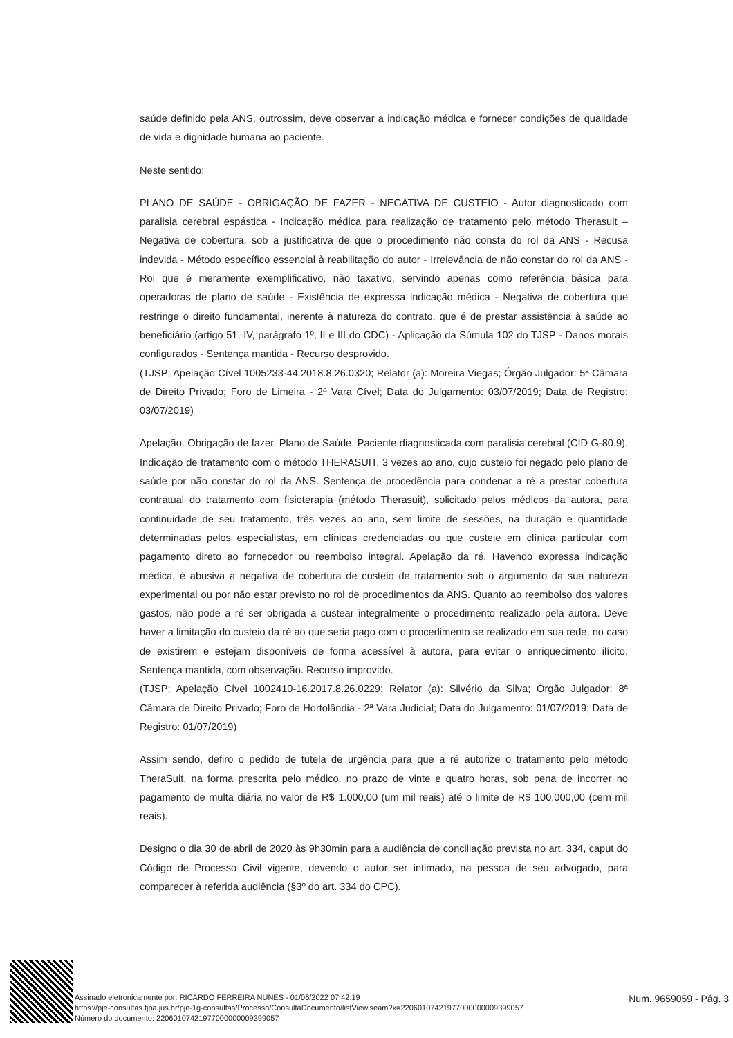saúde definido pela ANS, outrossim, deve observar a indicação médica e fornecer condições de qualidade de vida e dignidade humana ao paciente.
Neste sentido:
PLANO DE SAÚDE - OBRIGAÇÃO DE FAZER - NEGATIVA DE CUSTEIO - Autor diagnosticado com paralisia cerebral espástica - Indicação médica para realização de tratamento pelo método Therasuit – Negativa de cobertura, sob a justificativa de que o procedimento não consta do rol da ANS - Recusa indevida - Método específico essencial à reabilitação do autor - Irrelevância de não constar do rol da ANS - Rol que é meramente exemplificativo, não taxativo, servindo apenas como referência básica para operadoras de plano de saúde - Existência de expressa indicação médica - Negativa de cobertura que restringe o direito fundamental, inerente à natureza do contrato, que é de prestar assistência à saúde ao beneficiário (artigo 51, IV, parágrafo 1º, II e III do CDC) - Aplicação da Súmula 102 do TJSP - Danos morais configurados - Sentença mantida - Recurso desprovido.
(TJSP; Apelação Cível 1005233-44.2018.8.26.0320; Relator (a): Moreira Viegas; Órgão Julgador: 5ª Câmara de Direito Privado; Foro de Limeira - 2ª Vara Cível; Data do Julgamento: 03/07/2019; Data de Registro: 03/07/2019)
Apelação. Obrigação de fazer. Plano de Saúde. Paciente diagnosticada com paralisia cerebral (CID G-80.9). Indicação de tratamento com o método THERASUIT, 3 vezes ao ano, cujo custeio foi negado pelo plano de saúde por não constar do rol da ANS. Sentença de procedência para condenar a ré a prestar cobertura contratual do tratamento com fisioterapia (método Therasuit), solicitado pelos médicos da autora, para continuidade de seu tratamento, três vezes ao ano, sem limite de sessões, na duração e quantidade determinadas pelos especialistas, em clínicas credenciadas ou que custeie em clínica particular com pagamento direto ao fornecedor ou reembolso integral. Apelação da ré. Havendo expressa indicação médica, é abusiva a negativa de cobertura de custeio de tratamento sob o argumento da sua natureza experimental ou por não estar previsto no rol de procedimentos da ANS. Quanto ao reembolso dos valores gastos, não pode a ré ser obrigada a custear integralmente o procedimento realizado pela autora. Deve haver a limitação do custeio da ré ao que seria pago com o procedimento se realizado em sua rede, no caso de existirem e estejam disponíveis de forma acessível à autora, para evitar o enriquecimento ilícito. Sentença mantida, com observação. Recurso improvido.
(TJSP; Apelação Cível 1002410-16.2017.8.26.0229; Relator (a): Silvério da Silva; Órgão Julgador: 8ª Câmara de Direito Privado; Foro de Hortolândia - 2ª Vara Judicial; Data do Julgamento: 01/07/2019; Data de Registro: 01/07/2019)
Assim sendo, defiro o pedido de tutela de urgência para que a ré autorize o tratamento pelo método TheraSuit, na forma prescrita pelo médico, no prazo de vinte e quatro horas, sob pena de incorrer no pagamento de multa diária no valor de R$ 1.000,00 (um mil reais) até o limite de R$ 100.000,00 (cem mil reais).
Designo o dia 30 de abril de 2020 às 9h30min para a audiência de conciliação prevista no art. 334, caput do Código de Processo Civil vigente, devendo o autor ser intimado, na pessoa de seu advogado, para comparecer à referida audiência (§3º do art. 334 do CPC).
Assinado eletronicamente por: RICARDO FERREIRA NUNES - 01/06/2022 07:42:19
https://pje-consultas.tjpa.jus.br/pje-1g-consultas/Processo/ConsultaDocumento/listView.seam?x=22060107421977000000009399057
Número do documento: 22060107421977000000009399057
Num. 9659059 - Pág. 3